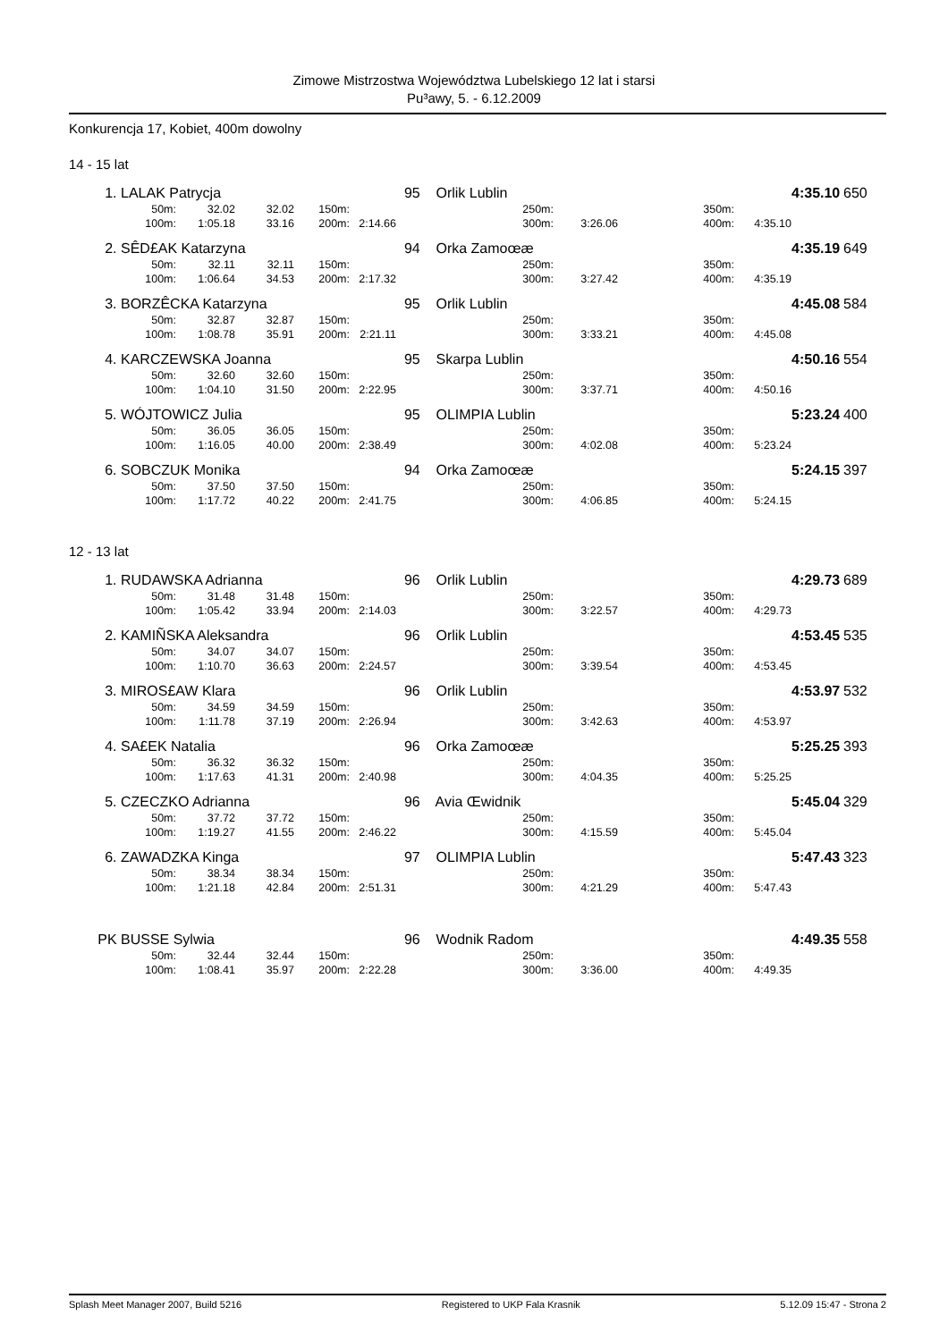Zimowe Mistrzostwa Województwa Lubelskiego 12 lat i starsi
Pu³awy, 5. - 6.12.2009
Konkurencja 17, Kobiet, 400m dowolny
14 - 15 lat
| 1. | LALAK Patrycja | | | | | 95 Orlik Lublin | | | | 4:35.10 | 650 |
| | 50m: | 32.02 | 32.02 | 150m: | | 250m: | | 350m: | | | |
| | 100m: | 1:05.18 | 33.16 | 200m: | 2:14.66 | 300m: | 3:26.06 | 400m: | 4:35.10 | | |
| 2. | SÊD£AK Katarzyna | | | | | 94 Orka Zamoœæ | | | | 4:35.19 | 649 |
| | 50m: | 32.11 | 32.11 | 150m: | | 250m: | | 350m: | | | |
| | 100m: | 1:06.64 | 34.53 | 200m: | 2:17.32 | 300m: | 3:27.42 | 400m: | 4:35.19 | | |
| 3. | BORZÊCKA Katarzyna | | | | | 95 Orlik Lublin | | | | 4:45.08 | 584 |
| | 50m: | 32.87 | 32.87 | 150m: | | 250m: | | 350m: | | | |
| | 100m: | 1:08.78 | 35.91 | 200m: | 2:21.11 | 300m: | 3:33.21 | 400m: | 4:45.08 | | |
| 4. | KARCZEWSKA Joanna | | | | | 95 Skarpa Lublin | | | | 4:50.16 | 554 |
| | 50m: | 32.60 | 32.60 | 150m: | | 250m: | | 350m: | | | |
| | 100m: | 1:04.10 | 31.50 | 200m: | 2:22.95 | 300m: | 3:37.71 | 400m: | 4:50.16 | | |
| 5. | WÓJTOWICZ Julia | | | | | 95 OLIMPIA Lublin | | | | 5:23.24 | 400 |
| | 50m: | 36.05 | 36.05 | 150m: | | 250m: | | 350m: | | | |
| | 100m: | 1:16.05 | 40.00 | 200m: | 2:38.49 | 300m: | 4:02.08 | 400m: | 5:23.24 | | |
| 6. | SOBCZUK Monika | | | | | 94 Orka Zamoœæ | | | | 5:24.15 | 397 |
| | 50m: | 37.50 | 37.50 | 150m: | | 250m: | | 350m: | | | |
| | 100m: | 1:17.72 | 40.22 | 200m: | 2:41.75 | 300m: | 4:06.85 | 400m: | 5:24.15 | | |
12 - 13 lat
| 1. | RUDAWSKA Adrianna | | | | | 96 Orlik Lublin | | | | 4:29.73 | 689 |
| | 50m: | 31.48 | 31.48 | 150m: | | 250m: | | 350m: | | | |
| | 100m: | 1:05.42 | 33.94 | 200m: | 2:14.03 | 300m: | 3:22.57 | 400m: | 4:29.73 | | |
| 2. | KAMIÑSKA Aleksandra | | | | | 96 Orlik Lublin | | | | 4:53.45 | 535 |
| | 50m: | 34.07 | 34.07 | 150m: | | 250m: | | 350m: | | | |
| | 100m: | 1:10.70 | 36.63 | 200m: | 2:24.57 | 300m: | 3:39.54 | 400m: | 4:53.45 | | |
| 3. | MIROS£AW Klara | | | | | 96 Orlik Lublin | | | | 4:53.97 | 532 |
| | 50m: | 34.59 | 34.59 | 150m: | | 250m: | | 350m: | | | |
| | 100m: | 1:11.78 | 37.19 | 200m: | 2:26.94 | 300m: | 3:42.63 | 400m: | 4:53.97 | | |
| 4. | SA£EK Natalia | | | | | 96 Orka Zamoœæ | | | | 5:25.25 | 393 |
| | 50m: | 36.32 | 36.32 | 150m: | | 250m: | | 350m: | | | |
| | 100m: | 1:17.63 | 41.31 | 200m: | 2:40.98 | 300m: | 4:04.35 | 400m: | 5:25.25 | | |
| 5. | CZECZKO Adrianna | | | | | 96 Avia Œwidnik | | | | 5:45.04 | 329 |
| | 50m: | 37.72 | 37.72 | 150m: | | 250m: | | 350m: | | | |
| | 100m: | 1:19.27 | 41.55 | 200m: | 2:46.22 | 300m: | 4:15.59 | 400m: | 5:45.04 | | |
| 6. | ZAWADZKA Kinga | | | | | 97 OLIMPIA Lublin | | | | 5:47.43 | 323 |
| | 50m: | 38.34 | 38.34 | 150m: | | 250m: | | 350m: | | | |
| | 100m: | 1:21.18 | 42.84 | 200m: | 2:51.31 | 300m: | 4:21.29 | 400m: | 5:47.43 | | |
| PK | BUSSE Sylwia | | | | | 96 Wodnik Radom | | | | 4:49.35 | 558 |
| | 50m: | 32.44 | 32.44 | 150m: | | 250m: | | 350m: | | | |
| | 100m: | 1:08.41 | 35.97 | 200m: | 2:22.28 | 300m: | 3:36.00 | 400m: | 4:49.35 | | |
Splash Meet Manager 2007, Build 5216 Registered to UKP Fala Krasnik 5.12.09 15:47 - Strona 2